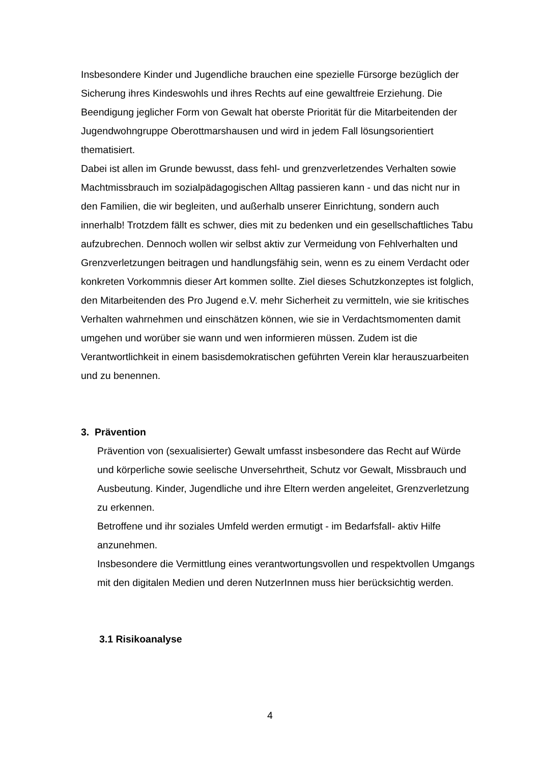Insbesondere Kinder und Jugendliche brauchen eine spezielle Fürsorge bezüglich der Sicherung ihres Kindeswohls und ihres Rechts auf eine gewaltfreie Erziehung. Die Beendigung jeglicher Form von Gewalt hat oberste Priorität für die Mitarbeitenden der Jugendwohngruppe Oberottmarshausen und wird in jedem Fall lösungsorientiert thematisiert.
Dabei ist allen im Grunde bewusst, dass fehl- und grenzverletzendes Verhalten sowie Machtmissbrauch im sozialpädagogischen Alltag passieren kann - und das nicht nur in den Familien, die wir begleiten, und außerhalb unserer Einrichtung, sondern auch innerhalb! Trotzdem fällt es schwer, dies mit zu bedenken und ein gesellschaftliches Tabu aufzubrechen. Dennoch wollen wir selbst aktiv zur Vermeidung von Fehlverhalten und Grenzverletzungen beitragen und handlungsfähig sein, wenn es zu einem Verdacht oder konkreten Vorkommnis dieser Art kommen sollte. Ziel dieses Schutzkonzeptes ist folglich, den Mitarbeitenden des Pro Jugend e.V. mehr Sicherheit zu vermitteln, wie sie kritisches Verhalten wahrnehmen und einschätzen können, wie sie in Verdachtsmomenten damit umgehen und worüber sie wann und wen informieren müssen. Zudem ist die Verantwortlichkeit in einem basisdemokratischen geführten Verein klar herauszuarbeiten und zu benennen.
3. Prävention
Prävention von (sexualisierter) Gewalt umfasst insbesondere das Recht auf Würde und körperliche sowie seelische Unversehrtheit, Schutz vor Gewalt, Missbrauch und Ausbeutung. Kinder, Jugendliche und ihre Eltern werden angeleitet, Grenzverletzung zu erkennen.
Betroffene und ihr soziales Umfeld werden ermutigt - im Bedarfsfall- aktiv Hilfe anzunehmen.
Insbesondere die Vermittlung eines verantwortungsvollen und respektvollen Umgangs mit den digitalen Medien und deren NutzerInnen muss hier berücksichtig werden.
3.1 Risikoanalyse
4